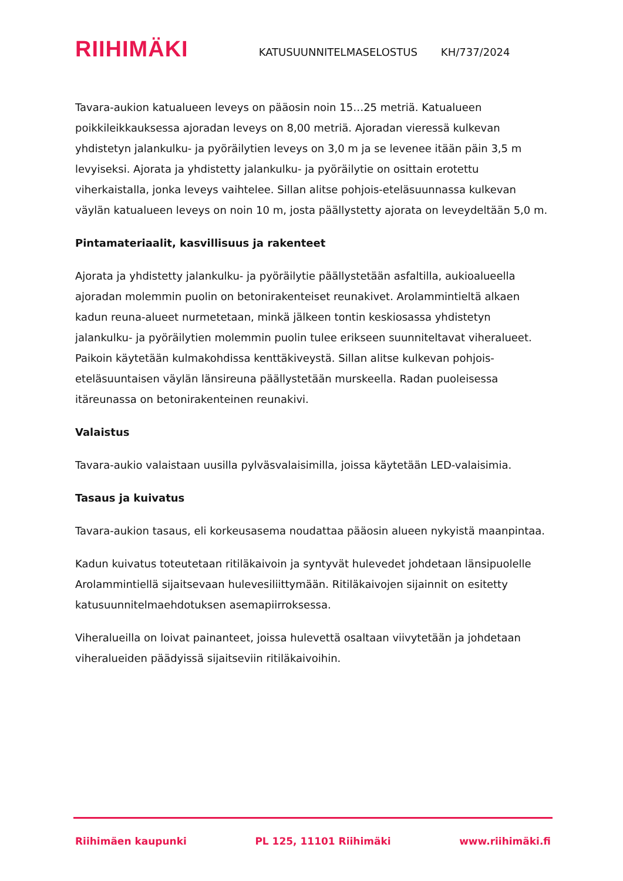RIIHIMÄKI
KATUSUUNNITELMASELOSTUS
KH/737/2024
Tavara-aukion katualueen leveys on pääosin noin 15…25 metriä. Katualueen poikkileikkauksessa ajoradan leveys on 8,00 metriä. Ajoradan vieressä kulkevan yhdistetyn jalankulku- ja pyöräilytien leveys on 3,0 m ja se levenee itään päin 3,5 m levyiseksi. Ajorata ja yhdistetty jalankulku- ja pyöräilytie on osittain erotettu viherkaistalla, jonka leveys vaihtelee. Sillan alitse pohjois-eteläsuunnassa kulkevan väylän katualueen leveys on noin 10 m, josta päällystetty ajorata on leveydeltään 5,0 m.
Pintamateriaalit, kasvillisuus ja rakenteet
Ajorata ja yhdistetty jalankulku- ja pyöräilytie päällystetään asfaltilla, aukioalueella ajoradan molemmin puolin on betonirakenteiset reunakivet. Arolammintieltä alkaen kadun reuna-alueet nurmetetaan, minkä jälkeen tontin keskiosassa yhdistetyn jalankulku- ja pyöräilytien molemmin puolin tulee erikseen suunniteltavat viheralueet. Paikoin käytetään kulmakohdissa kenttäkiveystä. Sillan alitse kulkevan pohjois-eteläsuuntaisen väylän länsireuna päällystetään murskeella. Radan puoleisessa itäreunassa on betonirakenteinen reunakivi.
Valaistus
Tavara-aukio valaistaan uusilla pylväsvalaisimilla, joissa käytetään LED-valaisimia.
Tasaus ja kuivatus
Tavara-aukion tasaus, eli korkeusasema noudattaa pääosin alueen nykyistä maanpintaa.
Kadun kuivatus toteutetaan ritiläkaivoin ja syntyvät hulevedet johdetaan länsipuolelle Arolammintiellä sijaitsevaan hulevesiliittymään. Ritiläkaivojen sijainnit on esitetty katusuunnitelmaehdotuksen asemapiirroksessa.
Viheralueilla on loivat painanteet, joissa hulevettä osaltaan viivytetään ja johdetaan viheralueiden päädyissä sijaitseviin ritiläkaivoihin.
Riihimäen kaupunki PL 125, 11101 Riihimäki www.riihimäki.fi